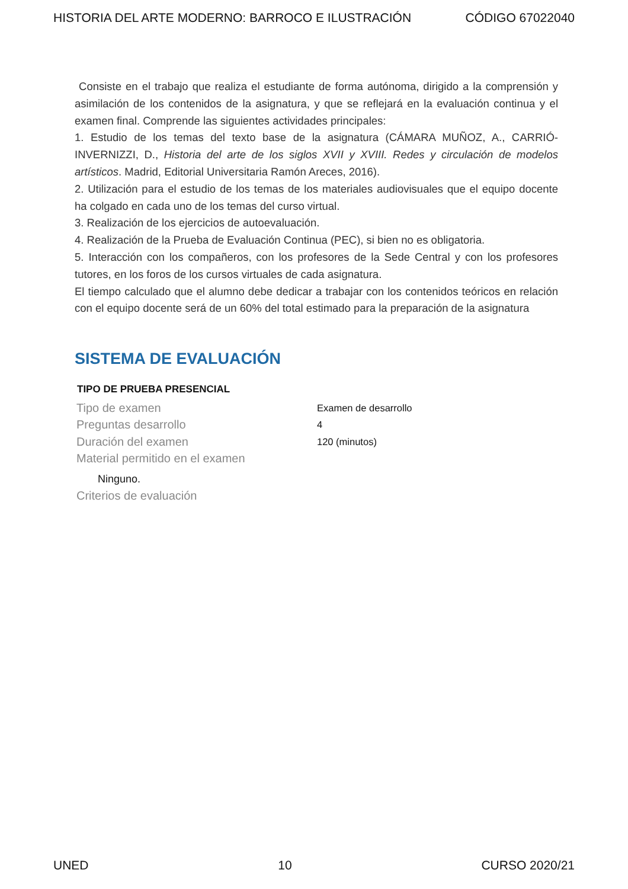HISTORIA DEL ARTE MODERNO: BARROCO E ILUSTRACIÓN CÓDIGO 67022040
Consiste en el trabajo que realiza el estudiante de forma autónoma, dirigido a la comprensión y asimilación de los contenidos de la asignatura, y que se reflejará en la evaluación continua y el examen final. Comprende las siguientes actividades principales:
1. Estudio de los temas del texto base de la asignatura (CÁMARA MUÑOZ, A., CARRIÓ-INVERNIZZI, D., Historia del arte de los siglos XVII y XVIII. Redes y circulación de modelos artísticos. Madrid, Editorial Universitaria Ramón Areces, 2016).
2. Utilización para el estudio de los temas de los materiales audiovisuales que el equipo docente ha colgado en cada uno de los temas del curso virtual.
3. Realización de los ejercicios de autoevaluación.
4. Realización de la Prueba de Evaluación Continua (PEC), si bien no es obligatoria.
5. Interacción con los compañeros, con los profesores de la Sede Central y con los profesores tutores, en los foros de los cursos virtuales de cada asignatura.
El tiempo calculado que el alumno debe dedicar a trabajar con los contenidos teóricos en relación con el equipo docente será de un 60% del total estimado para la preparación de la asignatura
SISTEMA DE EVALUACIÓN
| TIPO DE PRUEBA PRESENCIAL | |
| --- | --- |
| Tipo de examen | Examen de desarrollo |
| Preguntas desarrollo | 4 |
| Duración del examen | 120 (minutos) |
| Material permitido en el examen | |
| Ninguno. | |
| Criterios de evaluación | |
UNED 10 CURSO 2020/21